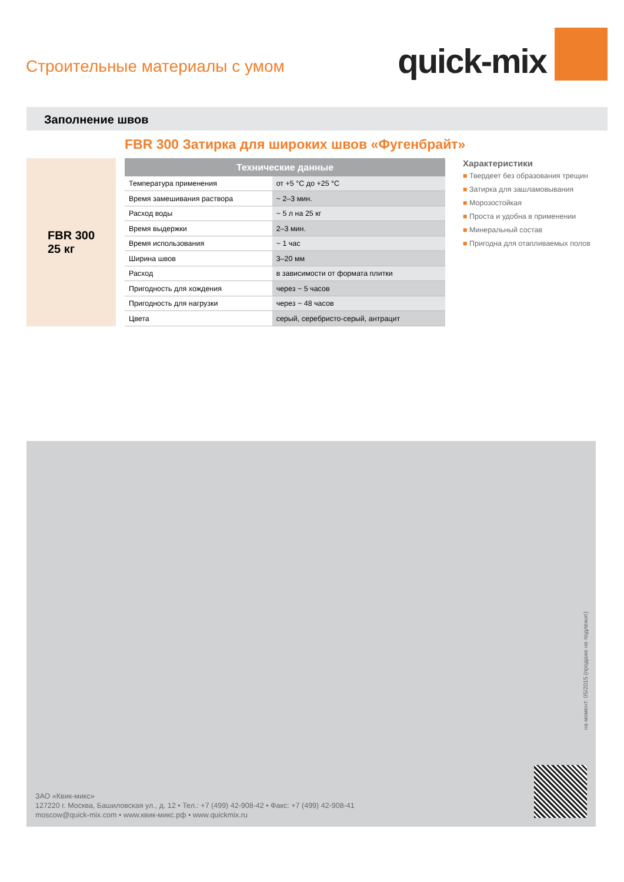Строительные материалы с умом
quick-mix
Заполнение швов
FBR 300 Затирка для широких швов «Фугенбрайт»
FBR 300
25 кг
| Технические данные | |
| --- | --- |
| Температура применения | от +5 °C до +25 °C |
| Время замешивания раствора | ~ 2–3 мин. |
| Расход воды | ~ 5 л на 25 кг |
| Время выдержки | 2–3 мин. |
| Время использования | ~ 1 час |
| Ширина швов | 3–20 мм |
| Расход | в зависимости от формата плитки |
| Пригодность для хождения | через ~ 5 часов |
| Пригодность для нагрузки | через ~ 48 часов |
| Цвета | серый, серебристо-серый, антрацит |
Характеристики
■ Твердеет без образования трещин
■ Затирка для зашламовывания
■ Морозостойкая
■ Проста и удобна в применении
■ Минеральный состав
■ Пригодна для отапливаемых полов
на момент: 05/2015 (продаже не подлежит)
ЗАО «Квик-микс»
127220 г. Москва, Башиловская ул., д. 12 • Тел.: +7 (499) 42-908-42 • Факс: +7 (499) 42-908-41
moscow@quick-mix.com • www.квик-микс.рф • www.quickmix.ru